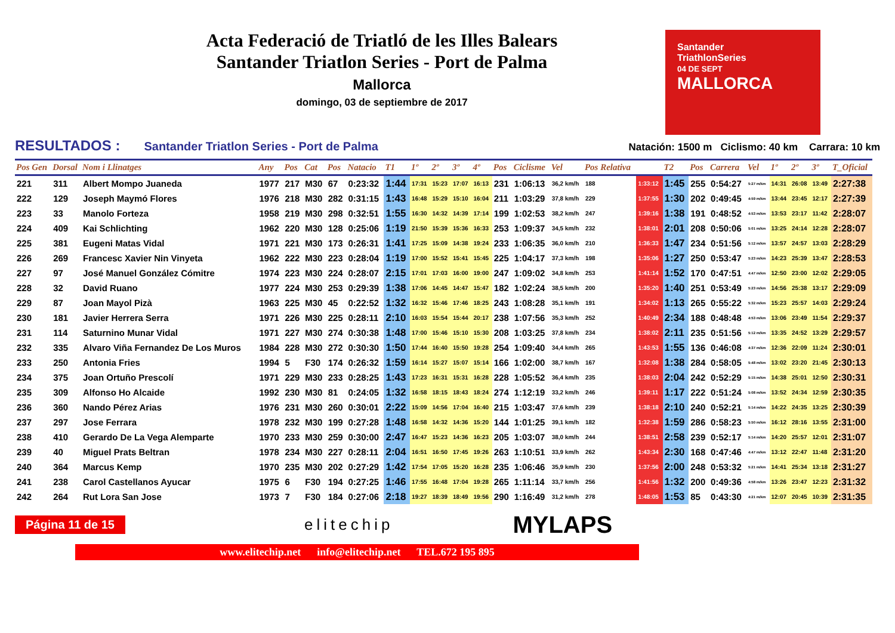Acta Federació de Triatló de les Illes Balears
Santander Triatlon Series - Port de Palma
Mallorca
domingo, 03 de septiembre de 2017
Santander
TriathlonSeries
04 DE SEPT
MALLORCA
RESULTADOS : Santander Triatlon Series - Port de Palma Natación: 1500 m Ciclismo: 40 km Carrara: 10 km
| Pos Gen | Dorsal | Nom i Llinatges | Any | Pos | Cat | Pos | Natacio | T1 | 1º | 2º | 3º | 4º | Pos | Ciclisme | Vel | Pos Relativa | | T2 | Pos | Carrera | Vel | 1º | 2º | 3º | T_Oficial |
| --- | --- | --- | --- | --- | --- | --- | --- | --- | --- | --- | --- | --- | --- | --- | --- | --- | --- | --- | --- | --- | --- | --- | --- | --- | --- |
| 221 | 311 | Albert Mompo Juaneda | 1977 | 217 | M30 | 67 | 0:23:32 | 1:44 | 17:31 | 15:23 | 17:07 | 16:13 | 231 | 1:06:13 | 36,2 km/h | 188 | 1:33:12 | 1:45 | 255 | 0:54:27 | 5:27 m/km | 14:31 | 26:08 | 13:49 | 2:27:38 |
| 222 | 129 | Joseph Maymó Flores | 1976 | 218 | M30 | 282 | 0:31:15 | 1:43 | 16:48 | 15:29 | 15:10 | 16:04 | 211 | 1:03:29 | 37,8 km/h | 229 | 1:37:55 | 1:30 | 202 | 0:49:45 | 4:59 m/km | 13:44 | 23:45 | 12:17 | 2:27:39 |
| 223 | 33 | Manolo Forteza | 1958 | 219 | M30 | 298 | 0:32:51 | 1:55 | 16:30 | 14:32 | 14:39 | 17:14 | 199 | 1:02:53 | 38,2 km/h | 247 | 1:39:16 | 1:38 | 191 | 0:48:52 | 4:53 m/km | 13:53 | 23:17 | 11:42 | 2:28:07 |
| 224 | 409 | Kai Schlichting | 1962 | 220 | M30 | 128 | 0:25:06 | 1:19 | 21:50 | 15:39 | 15:36 | 16:33 | 253 | 1:09:37 | 34,5 km/h | 232 | 1:38:01 | 2:01 | 208 | 0:50:06 | 5:01 m/km | 13:25 | 24:14 | 12:28 | 2:28:07 |
| 225 | 381 | Eugeni Matas Vidal | 1971 | 221 | M30 | 173 | 0:26:31 | 1:41 | 17:25 | 15:09 | 14:38 | 19:24 | 233 | 1:06:35 | 36,0 km/h | 210 | 1:36:33 | 1:47 | 234 | 0:51:56 | 5:12 m/km | 13:57 | 24:57 | 13:03 | 2:28:29 |
| 226 | 269 | Francesc Xavier Nin Vinyeta | 1962 | 222 | M30 | 223 | 0:28:04 | 1:19 | 17:00 | 15:52 | 15:41 | 15:45 | 225 | 1:04:17 | 37,3 km/h | 198 | 1:35:06 | 1:27 | 250 | 0:53:47 | 5:23 m/km | 14:23 | 25:39 | 13:47 | 2:28:53 |
| 227 | 97 | José Manuel González Cómitre | 1974 | 223 | M30 | 224 | 0:28:07 | 2:15 | 17:01 | 17:03 | 16:00 | 19:00 | 247 | 1:09:02 | 34,8 km/h | 253 | 1:41:14 | 1:52 | 170 | 0:47:51 | 4:47 m/km | 12:50 | 23:00 | 12:02 | 2:29:05 |
| 228 | 32 | David Ruano | 1977 | 224 | M30 | 253 | 0:29:39 | 1:38 | 17:06 | 14:45 | 14:47 | 15:47 | 182 | 1:02:24 | 38,5 km/h | 200 | 1:35:20 | 1:40 | 251 | 0:53:49 | 5:23 m/km | 14:56 | 25:38 | 13:17 | 2:29:09 |
| 229 | 87 | Joan Mayol Pizà | 1963 | 225 | M30 | 45 | 0:22:52 | 1:32 | 16:32 | 15:46 | 17:46 | 18:25 | 243 | 1:08:28 | 35,1 km/h | 191 | 1:34:02 | 1:13 | 265 | 0:55:22 | 5:32 m/km | 15:23 | 25:57 | 14:03 | 2:29:24 |
| 230 | 181 | Javier Herrera Serra | 1971 | 226 | M30 | 225 | 0:28:11 | 2:10 | 16:03 | 15:54 | 15:44 | 20:17 | 238 | 1:07:56 | 35,3 km/h | 252 | 1:40:49 | 2:34 | 188 | 0:48:48 | 4:53 m/km | 13:06 | 23:49 | 11:54 | 2:29:37 |
| 231 | 114 | Saturnino Munar Vidal | 1971 | 227 | M30 | 274 | 0:30:38 | 1:48 | 17:00 | 15:46 | 15:10 | 15:30 | 208 | 1:03:25 | 37,8 km/h | 234 | 1:38:02 | 2:11 | 235 | 0:51:56 | 5:12 m/km | 13:35 | 24:52 | 13:29 | 2:29:57 |
| 232 | 335 | Alvaro Viña Fernandez De Los Muros | 1984 | 228 | M30 | 272 | 0:30:30 | 1:50 | 17:44 | 16:40 | 15:50 | 19:28 | 254 | 1:09:40 | 34,4 km/h | 265 | 1:43:53 | 1:55 | 136 | 0:46:08 | 4:37 m/km | 12:36 | 22:09 | 11:24 | 2:30:01 |
| 233 | 250 | Antonia Fries | 1994 | 5 | F30 | 174 | 0:26:32 | 1:59 | 16:14 | 15:27 | 15:07 | 15:14 | 166 | 1:02:00 | 38,7 km/h | 167 | 1:32:08 | 1:38 | 284 | 0:58:05 | 5:48 m/km | 13:02 | 23:20 | 21:45 | 2:30:13 |
| 234 | 375 | Joan Ortuño Prescolí | 1971 | 229 | M30 | 233 | 0:28:25 | 1:43 | 17:23 | 16:31 | 15:31 | 16:28 | 228 | 1:05:52 | 36,4 km/h | 235 | 1:38:03 | 2:04 | 242 | 0:52:29 | 5:15 m/km | 14:38 | 25:01 | 12:50 | 2:30:31 |
| 235 | 309 | Alfonso Ho Alcaide | 1992 | 230 | M30 | 81 | 0:24:05 | 1:32 | 16:58 | 18:15 | 18:43 | 18:24 | 274 | 1:12:19 | 33,2 km/h | 246 | 1:39:11 | 1:17 | 222 | 0:51:24 | 5:08 m/km | 13:52 | 24:34 | 12:59 | 2:30:35 |
| 236 | 360 | Nando Pérez Arias | 1976 | 231 | M30 | 260 | 0:30:01 | 2:22 | 15:09 | 14:56 | 17:04 | 16:40 | 215 | 1:03:47 | 37,6 km/h | 239 | 1:38:18 | 2:10 | 240 | 0:52:21 | 5:14 m/km | 14:22 | 24:35 | 13:25 | 2:30:39 |
| 237 | 297 | Jose Ferrara | 1978 | 232 | M30 | 199 | 0:27:28 | 1:48 | 16:58 | 14:32 | 14:36 | 15:20 | 144 | 1:01:25 | 39,1 km/h | 182 | 1:32:38 | 1:59 | 286 | 0:58:23 | 5:50 m/km | 16:12 | 28:16 | 13:55 | 2:31:00 |
| 238 | 410 | Gerardo De La Vega Alemparte | 1970 | 233 | M30 | 259 | 0:30:00 | 2:47 | 16:47 | 15:23 | 14:36 | 16:23 | 205 | 1:03:07 | 38,0 km/h | 244 | 1:38:51 | 2:58 | 239 | 0:52:17 | 5:14 m/km | 14:20 | 25:57 | 12:01 | 2:31:07 |
| 239 | 40 | Miguel Prats Beltran | 1978 | 234 | M30 | 227 | 0:28:11 | 2:04 | 16:51 | 16:50 | 17:45 | 19:26 | 263 | 1:10:51 | 33,9 km/h | 262 | 1:43:34 | 2:30 | 168 | 0:47:46 | 4:47 m/km | 13:12 | 22:47 | 11:48 | 2:31:20 |
| 240 | 364 | Marcus Kemp | 1970 | 235 | M30 | 202 | 0:27:29 | 1:42 | 17:54 | 17:05 | 15:20 | 16:28 | 235 | 1:06:46 | 35,9 km/h | 230 | 1:37:56 | 2:00 | 248 | 0:53:32 | 5:21 m/km | 14:41 | 25:34 | 13:18 | 2:31:27 |
| 241 | 238 | Carol Castellanos Ayucar | 1975 | 6 | F30 | 194 | 0:27:25 | 1:46 | 17:55 | 16:48 | 17:04 | 19:28 | 265 | 1:11:14 | 33,7 km/h | 256 | 1:41:56 | 1:32 | 200 | 0:49:36 | 4:58 m/km | 13:26 | 23:47 | 12:23 | 2:31:32 |
| 242 | 264 | Rut Lora San Jose | 1973 | 7 | F30 | 184 | 0:27:06 | 2:18 | 19:27 | 18:39 | 18:49 | 19:56 | 290 | 1:16:49 | 31,2 km/h | 278 | 1:48:05 | 1:53 | 85 | 0:43:30 | 4:21 m/km | 12:07 | 20:45 | 10:39 | 2:31:35 |
Página 11 de 15 elitechip MYLAPS
www.elitechip.net info@elitechip.net TEL.672 195 895